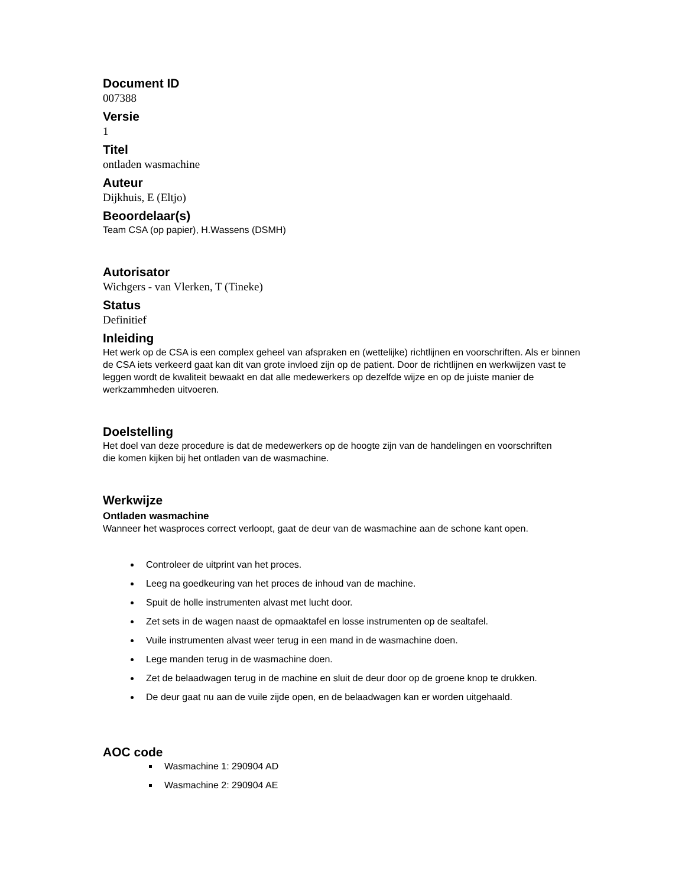Document ID
007388
Versie
1
Titel
ontladen wasmachine
Auteur
Dijkhuis, E (Eltjo)
Beoordelaar(s)
Team CSA (op papier), H.Wassens (DSMH)
Autorisator
Wichgers - van Vlerken, T (Tineke)
Status
Definitief
Inleiding
Het werk op de CSA is een complex geheel van afspraken en (wettelijke) richtlijnen en voorschriften. Als er binnen de CSA iets verkeerd gaat kan dit van grote invloed zijn op de patient. Door de richtlijnen en werkwijzen vast te leggen wordt de kwaliteit bewaakt en dat alle medewerkers op dezelfde wijze en op de juiste manier de werkzammheden uitvoeren.
Doelstelling
Het doel van deze procedure is dat de medewerkers op de hoogte zijn van de handelingen en voorschriften die komen kijken bij het ontladen van de wasmachine.
Werkwijze
Ontladen wasmachine
Wanneer het wasproces correct verloopt, gaat de deur van de wasmachine aan de schone kant open.
Controleer de uitprint van het proces.
Leeg na goedkeuring van het proces de inhoud van de machine.
Spuit de holle instrumenten alvast met lucht door.
Zet sets in de wagen naast de opmaaktafel en losse instrumenten op de sealtafel.
Vuile instrumenten alvast weer terug in een mand in de wasmachine doen.
Lege manden terug in de wasmachine doen.
Zet de belaadwagen terug in de machine en sluit de deur door op de groene knop te drukken.
De deur gaat nu aan de vuile zijde open, en de belaadwagen kan er worden uitgehaald.
AOC code
Wasmachine 1: 290904 AD
Wasmachine 2: 290904 AE